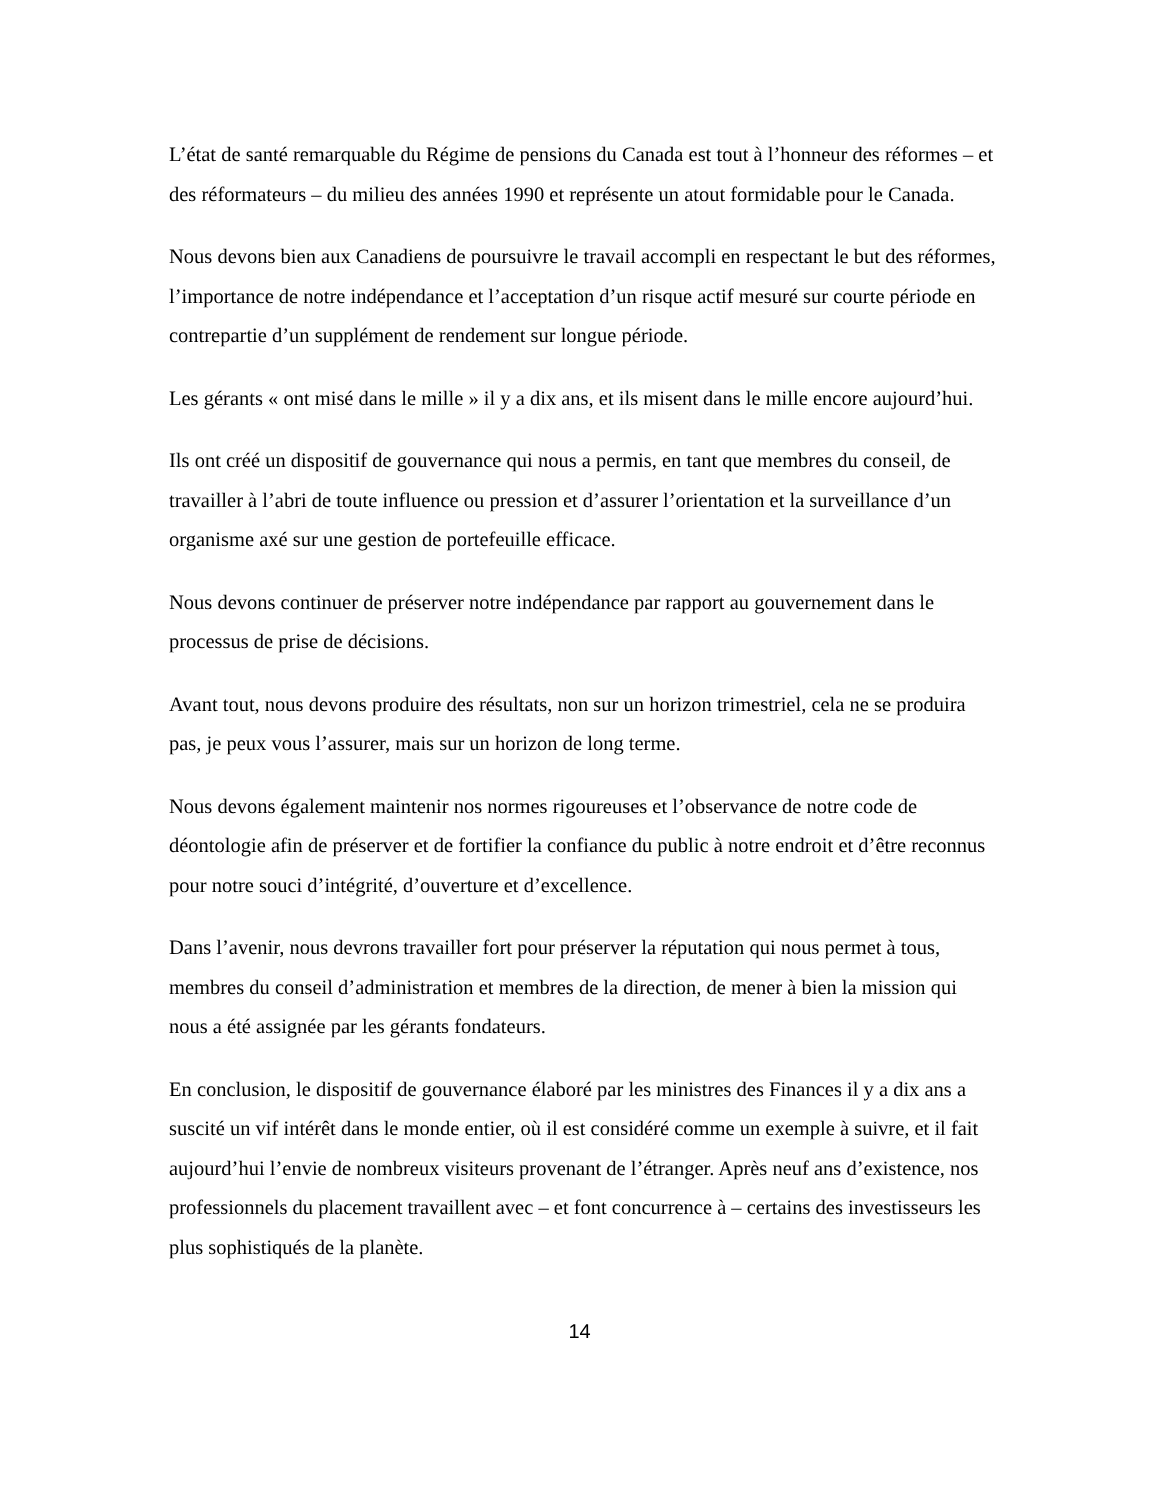L’état de santé remarquable du Régime de pensions du Canada est tout à l’honneur des réformes – et des réformateurs – du milieu des années 1990 et représente un atout formidable pour le Canada.
Nous devons bien aux Canadiens de poursuivre le travail accompli en respectant le but des réformes, l’importance de notre indépendance et l’acceptation d’un risque actif mesuré sur courte période en contrepartie d’un supplément de rendement sur longue période.
Les gérants « ont misé dans le mille » il y a dix ans, et ils misent dans le mille encore aujourd’hui.
Ils ont créé un dispositif de gouvernance qui nous a permis, en tant que membres du conseil, de travailler à l’abri de toute influence ou pression et d’assurer l’orientation et la surveillance d’un organisme axé sur une gestion de portefeuille efficace.
Nous devons continuer de préserver notre indépendance par rapport au gouvernement dans le processus de prise de décisions.
Avant tout, nous devons produire des résultats, non sur un horizon trimestriel, cela ne se produira pas, je peux vous l’assurer, mais sur un horizon de long terme.
Nous devons également maintenir nos normes rigoureuses et l’observance de notre code de déontologie afin de préserver et de fortifier la confiance du public à notre endroit et d’être reconnus pour notre souci d’intégrité, d’ouverture et d’excellence.
Dans l’avenir, nous devrons travailler fort pour préserver la réputation qui nous permet à tous, membres du conseil d’administration et membres de la direction, de mener à bien la mission qui nous a été assignée par les gérants fondateurs.
En conclusion, le dispositif de gouvernance élaboré par les ministres des Finances il y a dix ans a suscité un vif intérêt dans le monde entier, où il est considéré comme un exemple à suivre, et il fait aujourd’hui l’envie de nombreux visiteurs provenant de l’étranger. Après neuf ans d’existence, nos professionnels du placement travaillent avec – et font concurrence à – certains des investisseurs les plus sophistiqués de la planète.
14